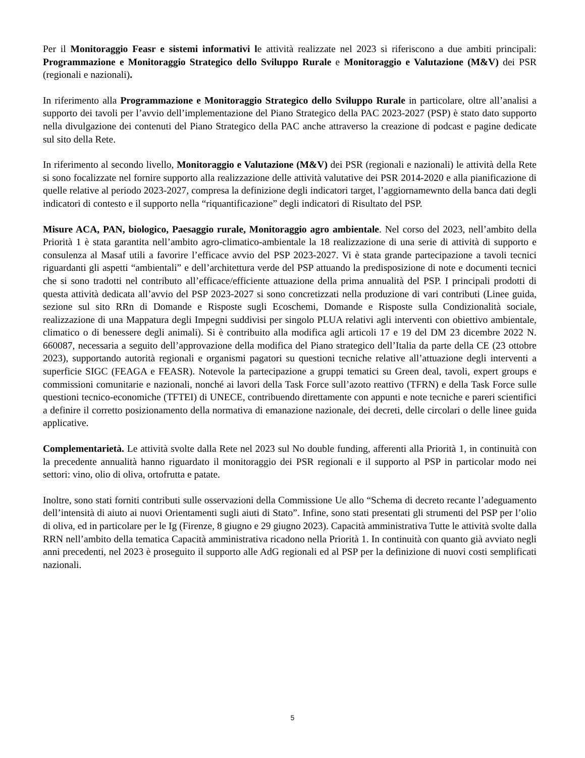Per il Monitoraggio Feasr e sistemi informativi le attività realizzate nel 2023 si riferiscono a due ambiti principali: Programmazione e Monitoraggio Strategico dello Sviluppo Rurale e Monitoraggio e Valutazione (M&V) dei PSR (regionali e nazionali).
In riferimento alla Programmazione e Monitoraggio Strategico dello Sviluppo Rurale in particolare, oltre all’analisi a supporto dei tavoli per l’avvio dell’implementazione del Piano Strategico della PAC 2023-2027 (PSP) è stato dato supporto nella divulgazione dei contenuti del Piano Strategico della PAC anche attraverso la creazione di podcast e pagine dedicate sul sito della Rete.
In riferimento al secondo livello, Monitoraggio e Valutazione (M&V) dei PSR (regionali e nazionali) le attività della Rete si sono focalizzate nel fornire supporto alla realizzazione delle attività valutative dei PSR 2014-2020 e alla pianificazione di quelle relative al periodo 2023-2027, compresa la definizione degli indicatori target, l’aggiornamewnto della banca dati degli indicatori di contesto e il supporto nella “riquantificazione” degli indicatori di Risultato del PSP.
Misure ACA, PAN, biologico, Paesaggio rurale, Monitoraggio agro ambientale. Nel corso del 2023, nell’ambito della Priorità 1 è stata garantita nell’ambito agro-climatico-ambientale la 18 realizzazione di una serie di attività di supporto e consulenza al Masaf utili a favorire l’efficace avvio del PSP 2023-2027. Vi è stata grande partecipazione a tavoli tecnici riguardanti gli aspetti “ambientali” e dell’architettura verde del PSP attuando la predisposizione di note e documenti tecnici che si sono tradotti nel contributo all’efficace/efficiente attuazione della prima annualità del PSP. I principali prodotti di questa attività dedicata all’avvio del PSP 2023-2027 si sono concretizzati nella produzione di vari contributi (Linee guida, sezione sul sito RRn di Domande e Risposte sugli Ecoschemi, Domande e Risposte sulla Condizionalità sociale, realizzazione di una Mappatura degli Impegni suddivisi per singolo PLUA relativi agli interventi con obiettivo ambientale, climatico o di benessere degli animali). Si è contribuito alla modifica agli articoli 17 e 19 del DM 23 dicembre 2022 N. 660087, necessaria a seguito dell’approvazione della modifica del Piano strategico dell’Italia da parte della CE (23 ottobre 2023), supportando autorità regionali e organismi pagatori su questioni tecniche relative all’attuazione degli interventi a superficie SIGC (FEAGA e FEASR). Notevole la partecipazione a gruppi tematici su Green deal, tavoli, expert groups e commissioni comunitarie e nazionali, nonché ai lavori della Task Force sull’azoto reattivo (TFRN) e della Task Force sulle questioni tecnico-economiche (TFTEI) di UNECE, contribuendo direttamente con appunti e note tecniche e pareri scientifici a definire il corretto posizionamento della normativa di emanazione nazionale, dei decreti, delle circolari o delle linee guida applicative.
Complementarietà. Le attività svolte dalla Rete nel 2023 sul No double funding, afferenti alla Priorità 1, in continuità con la precedente annualità hanno riguardato il monitoraggio dei PSR regionali e il supporto al PSP in particolar modo nei settori: vino, olio di oliva, ortofrutta e patate.
Inoltre, sono stati forniti contributi sulle osservazioni della Commissione Ue allo “Schema di decreto recante l’adeguamento dell’intensità di aiuto ai nuovi Orientamenti sugli aiuti di Stato”. Infine, sono stati presentati gli strumenti del PSP per l’olio di oliva, ed in particolare per le Ig (Firenze, 8 giugno e 29 giugno 2023). Capacità amministrativa Tutte le attività svolte dalla RRN nell’ambito della tematica Capacità amministrativa ricadono nella Priorità 1. In continuità con quanto già avviato negli anni precedenti, nel 2023 è proseguito il supporto alle AdG regionali ed al PSP per la definizione di nuovi costi semplificati nazionali.
5